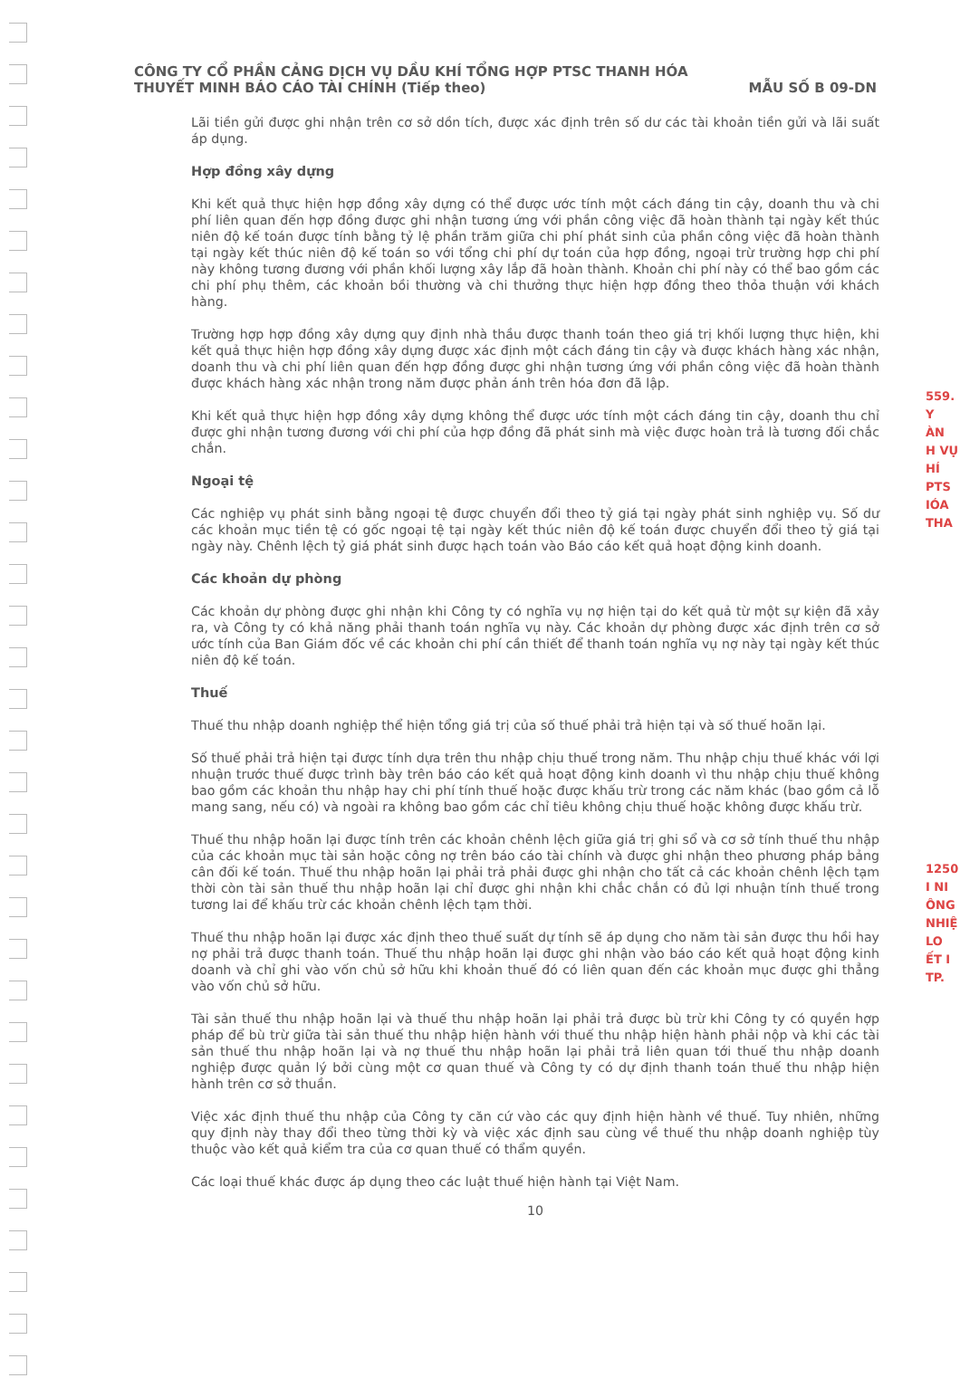CÔNG TY CỔ PHẦN CẢNG DỊCH VỤ DẦU KHÍ TỔNG HỢP PTSC THANH HÓA
THUYẾT MINH BÁO CÁO TÀI CHÍNH (Tiếp theo) MẪU SỐ B 09-DN
Lãi tiền gửi được ghi nhận trên cơ sở dồn tích, được xác định trên số dư các tài khoản tiền gửi và lãi suất áp dụng.
Hợp đồng xây dựng
Khi kết quả thực hiện hợp đồng xây dựng có thể được ước tính một cách đáng tin cậy, doanh thu và chi phí liên quan đến hợp đồng được ghi nhận tương ứng với phần công việc đã hoàn thành tại ngày kết thúc niên độ kế toán được tính bằng tỷ lệ phần trăm giữa chi phí phát sinh của phần công việc đã hoàn thành tại ngày kết thúc niên độ kế toán so với tổng chi phí dự toán của hợp đồng, ngoại trừ trường hợp chi phí này không tương đương với phần khối lượng xây lắp đã hoàn thành. Khoản chi phí này có thể bao gồm các chi phí phụ thêm, các khoản bồi thường và chi thưởng thực hiện hợp đồng theo thỏa thuận với khách hàng.
Trường hợp hợp đồng xây dựng quy định nhà thầu được thanh toán theo giá trị khối lượng thực hiện, khi kết quả thực hiện hợp đồng xây dựng được xác định một cách đáng tin cậy và được khách hàng xác nhận, doanh thu và chi phí liên quan đến hợp đồng được ghi nhận tương ứng với phần công việc đã hoàn thành được khách hàng xác nhận trong năm được phản ánh trên hóa đơn đã lập.
Khi kết quả thực hiện hợp đồng xây dựng không thể được ước tính một cách đáng tin cậy, doanh thu chỉ được ghi nhận tương đương với chi phí của hợp đồng đã phát sinh mà việc được hoàn trả là tương đối chắc chắn.
Ngoại tệ
Các nghiệp vụ phát sinh bằng ngoại tệ được chuyển đổi theo tỷ giá tại ngày phát sinh nghiệp vụ. Số dư các khoản mục tiền tệ có gốc ngoại tệ tại ngày kết thúc niên độ kế toán được chuyển đổi theo tỷ giá tại ngày này. Chênh lệch tỷ giá phát sinh được hạch toán vào Báo cáo kết quả hoạt động kinh doanh.
Các khoản dự phòng
Các khoản dự phòng được ghi nhận khi Công ty có nghĩa vụ nợ hiện tại do kết quả từ một sự kiện đã xảy ra, và Công ty có khả năng phải thanh toán nghĩa vụ này. Các khoản dự phòng được xác định trên cơ sở ước tính của Ban Giám đốc về các khoản chi phí cần thiết để thanh toán nghĩa vụ nợ này tại ngày kết thúc niên độ kế toán.
Thuế
Thuế thu nhập doanh nghiệp thể hiện tổng giá trị của số thuế phải trả hiện tại và số thuế hoãn lại.
Số thuế phải trả hiện tại được tính dựa trên thu nhập chịu thuế trong năm. Thu nhập chịu thuế khác với lợi nhuận trước thuế được trình bày trên báo cáo kết quả hoạt động kinh doanh vì thu nhập chịu thuế không bao gồm các khoản thu nhập hay chi phí tính thuế hoặc được khấu trừ trong các năm khác (bao gồm cả lỗ mang sang, nếu có) và ngoài ra không bao gồm các chỉ tiêu không chịu thuế hoặc không được khấu trừ.
Thuế thu nhập hoãn lại được tính trên các khoản chênh lệch giữa giá trị ghi sổ và cơ sở tính thuế thu nhập của các khoản mục tài sản hoặc công nợ trên báo cáo tài chính và được ghi nhận theo phương pháp bảng cân đối kế toán. Thuế thu nhập hoãn lại phải trả phải được ghi nhận cho tất cả các khoản chênh lệch tạm thời còn tài sản thuế thu nhập hoãn lại chỉ được ghi nhận khi chắc chắn có đủ lợi nhuận tính thuế trong tương lai để khấu trừ các khoản chênh lệch tạm thời.
Thuế thu nhập hoãn lại được xác định theo thuế suất dự tính sẽ áp dụng cho năm tài sản được thu hồi hay nợ phải trả được thanh toán. Thuế thu nhập hoãn lại được ghi nhận vào báo cáo kết quả hoạt động kinh doanh và chỉ ghi vào vốn chủ sở hữu khi khoản thuế đó có liên quan đến các khoản mục được ghi thẳng vào vốn chủ sở hữu.
Tài sản thuế thu nhập hoãn lại và thuế thu nhập hoãn lại phải trả được bù trừ khi Công ty có quyền hợp pháp để bù trừ giữa tài sản thuế thu nhập hiện hành với thuế thu nhập hiện hành phải nộp và khi các tài sản thuế thu nhập hoãn lại và nợ thuế thu nhập hoãn lại phải trả liên quan tới thuế thu nhập doanh nghiệp được quản lý bởi cùng một cơ quan thuế và Công ty có dự định thanh toán thuế thu nhập hiện hành trên cơ sở thuần.
Việc xác định thuế thu nhập của Công ty căn cứ vào các quy định hiện hành về thuế. Tuy nhiên, những quy định này thay đổi theo từng thời kỳ và việc xác định sau cùng về thuế thu nhập doanh nghiệp tùy thuộc vào kết quả kiểm tra của cơ quan thuế có thẩm quyền.
Các loại thuế khác được áp dụng theo các luật thuế hiện hành tại Việt Nam.
10
559.
Y
ÀN
H VỤ
HÍ
PTS
IÓA
THA
1250
I NI
ÔNG
NHIỆ
LO
ẾT I
TP.